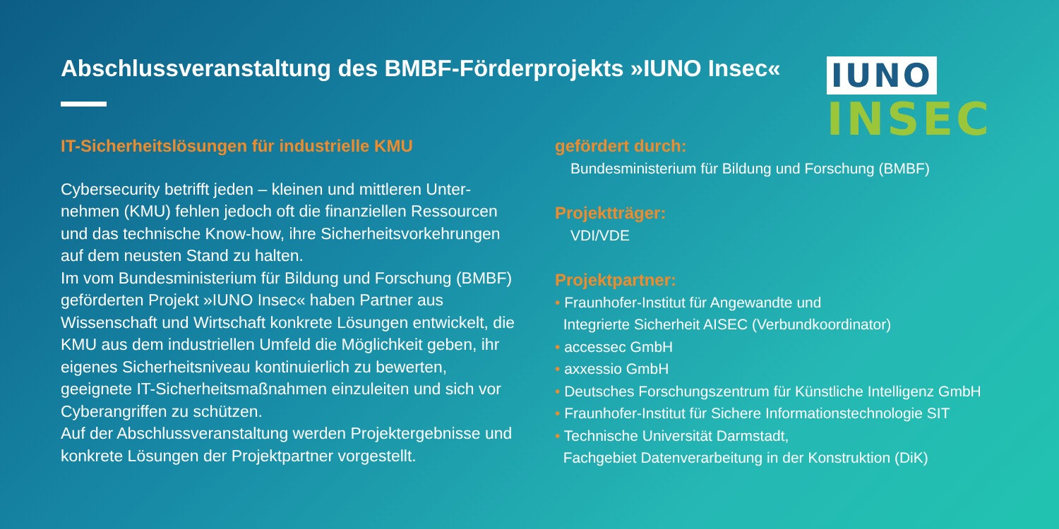Abschlussveranstaltung des BMBF-Förderprojekts »IUNO Insec«
IUNO
INSEC
IT-Sicherheitslösungen für industrielle KMU
Cybersecurity betrifft jeden – kleinen und mittleren Unter-nehmen (KMU) fehlen jedoch oft die finanziellen Ressourcen und das technische Know-how, ihre Sicherheitsvorkehrungen auf dem neusten Stand zu halten.
Im vom Bundesministerium für Bildung und Forschung (BMBF) geförderten Projekt »IUNO Insec« haben Partner aus Wissenschaft und Wirtschaft konkrete Lösungen entwickelt, die KMU aus dem industriellen Umfeld die Möglichkeit geben, ihr eigenes Sicherheitsniveau kontinuierlich zu bewerten, geeignete IT-Sicherheitsmaßnahmen einzuleiten und sich vor Cyberangriffen zu schützen.
Auf der Abschlussveranstaltung werden Projektergebnisse und konkrete Lösungen der Projektpartner vorgestellt.
gefördert durch:
Bundesministerium für Bildung und Forschung (BMBF)
Projektträger:
VDI/VDE
Projektpartner:
• Fraunhofer-Institut für Angewandte und
Integrierte Sicherheit AISEC (Verbundkoordinator)
• accessec GmbH
• axxessio GmbH
• Deutsches Forschungszentrum für Künstliche Intelligenz GmbH
• Fraunhofer-Institut für Sichere Informationstechnologie SIT
• Technische Universität Darmstadt,
Fachgebiet Datenverarbeitung in der Konstruktion (DiK)